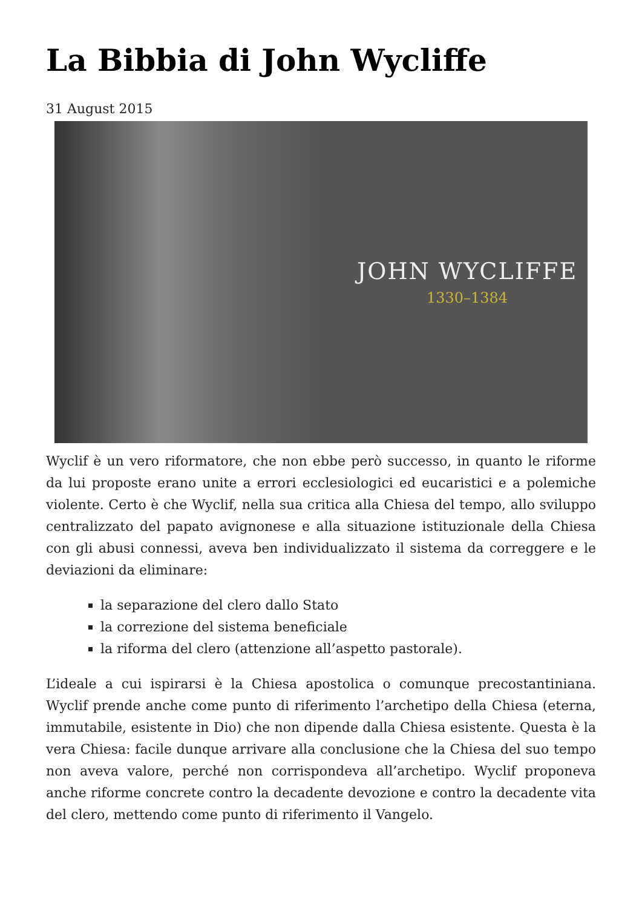La Bibbia di John Wycliffe
31 August 2015
JOHN WYCLIFFE
1330–1384
Wyclif è un vero riformatore, che non ebbe però successo, in quanto le riforme da lui proposte erano unite a errori ecclesiologici ed eucaristici e a polemiche violente. Certo è che Wyclif, nella sua critica alla Chiesa del tempo, allo sviluppo centralizzato del papato avignonese e alla situazione istituzionale della Chiesa con gli abusi connessi, aveva ben individualizzato il sistema da correggere e le deviazioni da eliminare:
la separazione del clero dallo Stato
la correzione del sistema beneficiale
la riforma del clero (attenzione all’aspetto pastorale).
L’ideale a cui ispirarsi è la Chiesa apostolica o comunque precostantiniana. Wyclif prende anche come punto di riferimento l’archetipo della Chiesa (eterna, immutabile, esistente in Dio) che non dipende dalla Chiesa esistente. Questa è la vera Chiesa: facile dunque arrivare alla conclusione che la Chiesa del suo tempo non aveva valore, perché non corrispondeva all’archetipo. Wyclif proponeva anche riforme concrete contro la decadente devozione e contro la decadente vita del clero, mettendo come punto di riferimento il Vangelo.